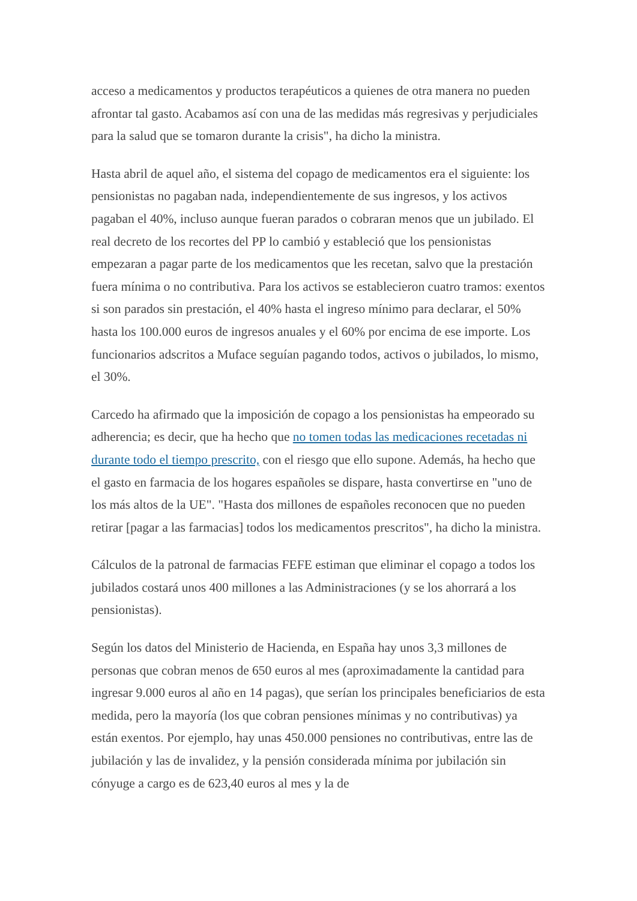acceso a medicamentos y productos terapéuticos a quienes de otra manera no pueden afrontar tal gasto. Acabamos así con una de las medidas más regresivas y perjudiciales para la salud que se tomaron durante la crisis", ha dicho la ministra.
Hasta abril de aquel año, el sistema del copago de medicamentos era el siguiente: los pensionistas no pagaban nada, independientemente de sus ingresos, y los activos pagaban el 40%, incluso aunque fueran parados o cobraran menos que un jubilado. El real decreto de los recortes del PP lo cambió y estableció que los pensionistas empezaran a pagar parte de los medicamentos que les recetan, salvo que la prestación fuera mínima o no contributiva. Para los activos se establecieron cuatro tramos: exentos si son parados sin prestación, el 40% hasta el ingreso mínimo para declarar, el 50% hasta los 100.000 euros de ingresos anuales y el 60% por encima de ese importe. Los funcionarios adscritos a Muface seguían pagando todos, activos o jubilados, lo mismo, el 30%.
Carcedo ha afirmado que la imposición de copago a los pensionistas ha empeorado su adherencia; es decir, que ha hecho que no tomen todas las medicaciones recetadas ni durante todo el tiempo prescrito, con el riesgo que ello supone. Además, ha hecho que el gasto en farmacia de los hogares españoles se dispare, hasta convertirse en "uno de los más altos de la UE". "Hasta dos millones de españoles reconocen que no pueden retirar [pagar a las farmacias] todos los medicamentos prescritos", ha dicho la ministra.
Cálculos de la patronal de farmacias FEFE estiman que eliminar el copago a todos los jubilados costará unos 400 millones a las Administraciones (y se los ahorrará a los pensionistas).
Según los datos del Ministerio de Hacienda, en España hay unos 3,3 millones de personas que cobran menos de 650 euros al mes (aproximadamente la cantidad para ingresar 9.000 euros al año en 14 pagas), que serían los principales beneficiarios de esta medida, pero la mayoría (los que cobran pensiones mínimas y no contributivas) ya están exentos. Por ejemplo, hay unas 450.000 pensiones no contributivas, entre las de jubilación y las de invalidez, y la pensión considerada mínima por jubilación sin cónyuge a cargo es de 623,40 euros al mes y la de